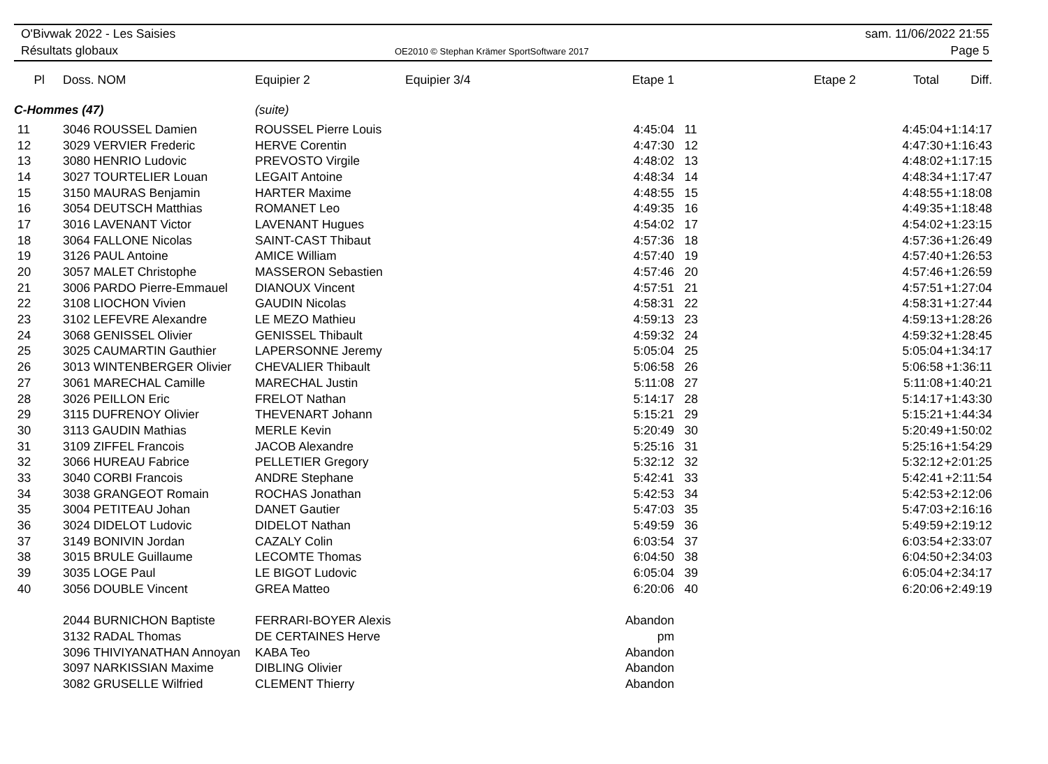O'Bivwak 2022 - Les Saisies
Résultats globaux
OE2010 © Stephan Krämer SportSoftware 2017
sam. 11/06/2022 21:55
Page 5
| Pl | Doss. NOM | Equipier 2 | Equipier 3/4 | Etape 1 | | Etape 2 | Total | Diff. |
| --- | --- | --- | --- | --- | --- | --- | --- | --- |
| C-Hommes (47) | | (suite) | | | | | | |
| 11 | 3046 ROUSSEL Damien | ROUSSEL Pierre Louis | | 4:45:04 | 11 | | 4:45:04 | +1:14:17 |
| 12 | 3029 VERVIER Frederic | HERVE Corentin | | 4:47:30 | 12 | | 4:47:30 | +1:16:43 |
| 13 | 3080 HENRIO Ludovic | PREVOSTO Virgile | | 4:48:02 | 13 | | 4:48:02 | +1:17:15 |
| 14 | 3027 TOURTELIER Louan | LEGAIT Antoine | | 4:48:34 | 14 | | 4:48:34 | +1:17:47 |
| 15 | 3150 MAURAS Benjamin | HARTER Maxime | | 4:48:55 | 15 | | 4:48:55 | +1:18:08 |
| 16 | 3054 DEUTSCH Matthias | ROMANET Leo | | 4:49:35 | 16 | | 4:49:35 | +1:18:48 |
| 17 | 3016 LAVENANT Victor | LAVENANT Hugues | | 4:54:02 | 17 | | 4:54:02 | +1:23:15 |
| 18 | 3064 FALLONE Nicolas | SAINT-CAST Thibaut | | 4:57:36 | 18 | | 4:57:36 | +1:26:49 |
| 19 | 3126 PAUL Antoine | AMICE William | | 4:57:40 | 19 | | 4:57:40 | +1:26:53 |
| 20 | 3057 MALET Christophe | MASSERON Sebastien | | 4:57:46 | 20 | | 4:57:46 | +1:26:59 |
| 21 | 3006 PARDO Pierre-Emmauel | DIANOUX Vincent | | 4:57:51 | 21 | | 4:57:51 | +1:27:04 |
| 22 | 3108 LIOCHON Vivien | GAUDIN Nicolas | | 4:58:31 | 22 | | 4:58:31 | +1:27:44 |
| 23 | 3102 LEFEVRE Alexandre | LE MEZO Mathieu | | 4:59:13 | 23 | | 4:59:13 | +1:28:26 |
| 24 | 3068 GENISSEL Olivier | GENISSEL Thibault | | 4:59:32 | 24 | | 4:59:32 | +1:28:45 |
| 25 | 3025 CAUMARTIN Gauthier | LAPERSONNE Jeremy | | 5:05:04 | 25 | | 5:05:04 | +1:34:17 |
| 26 | 3013 WINTENBERGER Olivier | CHEVALIER Thibault | | 5:06:58 | 26 | | 5:06:58 | +1:36:11 |
| 27 | 3061 MARECHAL Camille | MARECHAL Justin | | 5:11:08 | 27 | | 5:11:08 | +1:40:21 |
| 28 | 3026 PEILLON Eric | FRELOT Nathan | | 5:14:17 | 28 | | 5:14:17 | +1:43:30 |
| 29 | 3115 DUFRENOY Olivier | THEVENART Johann | | 5:15:21 | 29 | | 5:15:21 | +1:44:34 |
| 30 | 3113 GAUDIN Mathias | MERLE Kevin | | 5:20:49 | 30 | | 5:20:49 | +1:50:02 |
| 31 | 3109 ZIFFEL Francois | JACOB Alexandre | | 5:25:16 | 31 | | 5:25:16 | +1:54:29 |
| 32 | 3066 HUREAU Fabrice | PELLETIER Gregory | | 5:32:12 | 32 | | 5:32:12 | +2:01:25 |
| 33 | 3040 CORBI Francois | ANDRE Stephane | | 5:42:41 | 33 | | 5:42:41 | +2:11:54 |
| 34 | 3038 GRANGEOT Romain | ROCHAS Jonathan | | 5:42:53 | 34 | | 5:42:53 | +2:12:06 |
| 35 | 3004 PETITEAU Johan | DANET Gautier | | 5:47:03 | 35 | | 5:47:03 | +2:16:16 |
| 36 | 3024 DIDELOT Ludovic | DIDELOT Nathan | | 5:49:59 | 36 | | 5:49:59 | +2:19:12 |
| 37 | 3149 BONIVIN Jordan | CAZALY Colin | | 6:03:54 | 37 | | 6:03:54 | +2:33:07 |
| 38 | 3015 BRULE Guillaume | LECOMTE Thomas | | 6:04:50 | 38 | | 6:04:50 | +2:34:03 |
| 39 | 3035 LOGE Paul | LE BIGOT Ludovic | | 6:05:04 | 39 | | 6:05:04 | +2:34:17 |
| 40 | 3056 DOUBLE Vincent | GREA Matteo | | 6:20:06 | 40 | | 6:20:06 | +2:49:19 |
| | 2044 BURNICHON Baptiste | FERRARI-BOYER Alexis | | Abandon | | | | |
| | 3132 RADAL Thomas | DE CERTAINES Herve | | pm | | | | |
| | 3096 THIVIYANATHAN Annoyan | KABA Teo | | Abandon | | | | |
| | 3097 NARKISSIAN Maxime | DIBLING Olivier | | Abandon | | | | |
| | 3082 GRUSELLE Wilfried | CLEMENT Thierry | | Abandon | | | | |